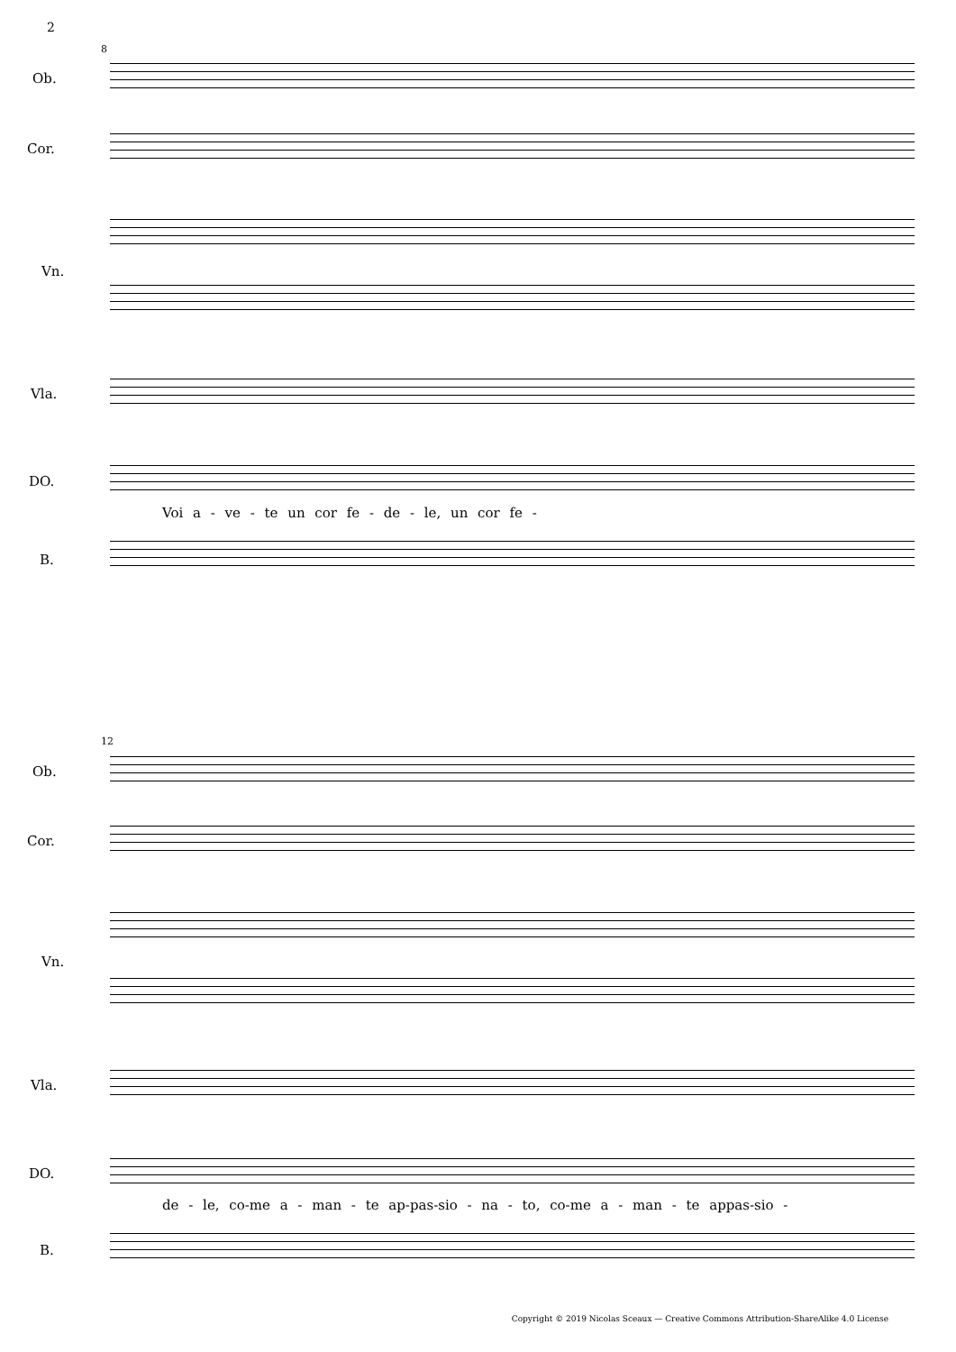2
8
Ob.
Cor.
Vn.
Vla.
DO.
Voi a - ve - te un cor fe - de - le, un cor fe -
B.
12
Ob.
Cor.
Vn.
Vla.
DO.
de - le, co-me a - man - te ap-pas-sio - na - to, co-me a - man - te appas-sio -
B.
Copyright © 2019 Nicolas Sceaux — Creative Commons Attribution-ShareAlike 4.0 License